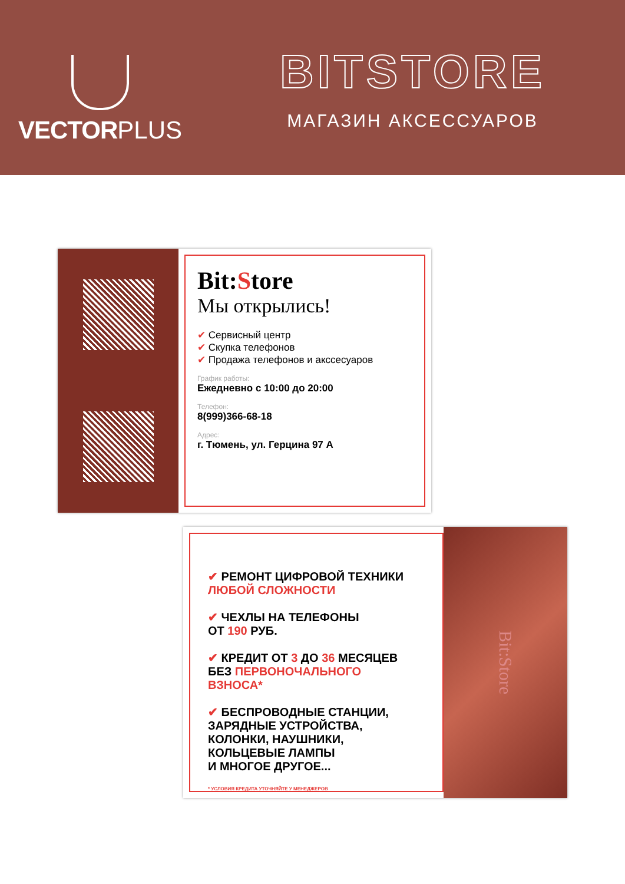VECTOR PLUS
BITSTORE
МАГАЗИН АКСЕССУАРОВ
Bit:Store
Мы открылись!
✔ Сервисный центр
✔ Скупка телефонов
✔ Продажа телефонов и акссесуаров
График работы:
Ежедневно с 10:00 до 20:00
Телефон:
8(999)366-68-18
Адрес:
г. Тюмень, ул. Герцина 97 А
✔ РЕМОНТ ЦИФРОВОЙ ТЕХНИКИ
ЛЮБОЙ СЛОЖНОСТИ
✔ ЧЕХЛЫ НА ТЕЛЕФОНЫ
ОТ 190 РУБ.
✔ КРЕДИТ ОТ 3 ДО 36 МЕСЯЦЕВ
БЕЗ ПЕРВОНОЧАЛЬНОГО
ВЗНОСА*
✔ БЕСПРОВОДНЫЕ СТАНЦИИ,
ЗАРЯДНЫЕ УСТРОЙСТВА,
КОЛОНКИ, НАУШНИКИ,
КОЛЬЦЕВЫЕ ЛАМПЫ
И МНОГОЕ ДРУГОЕ...
* УСЛОВИЯ КРЕДИТА УТОЧНЯЙТЕ У МЕНЕДЖЕРОВ
Bit:Store